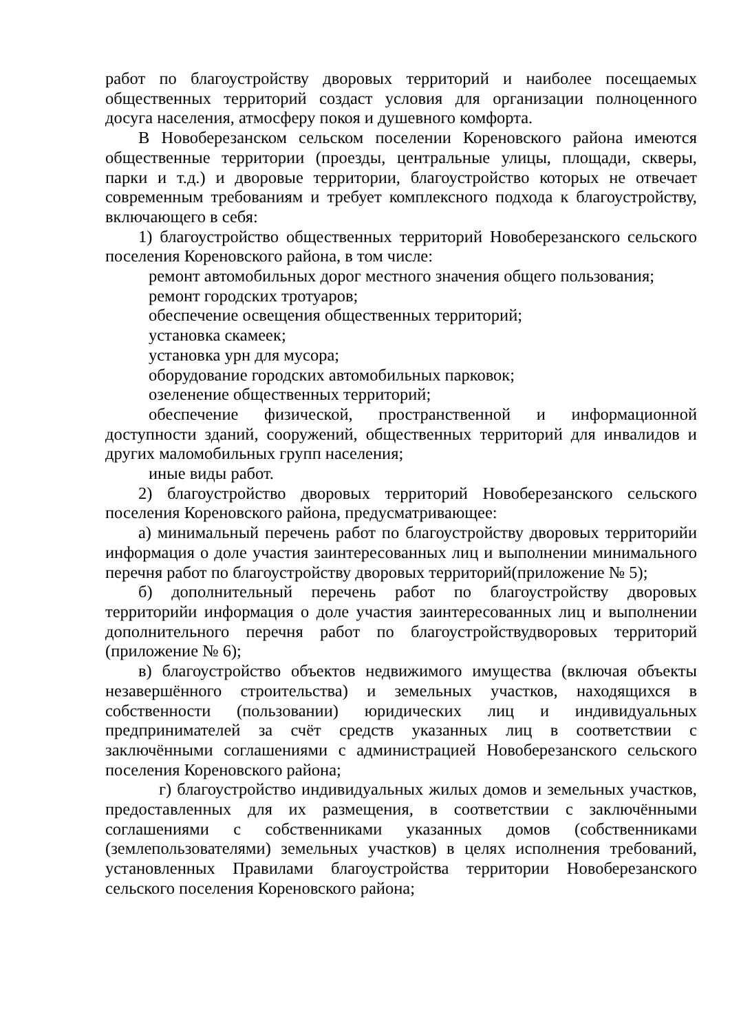работ по благоустройству дворовых территорий и наиболее посещаемых общественных территорий создаст условия для организации полноценного досуга населения, атмосферу покоя и душевного комфорта.
В Новоберезанском сельском поселении Кореновского района имеются общественные территории (проезды, центральные улицы, площади, скверы, парки и т.д.) и дворовые территории, благоустройство которых не отвечает современным требованиям и требует комплексного подхода к благоустройству, включающего в себя:
1) благоустройство общественных территорий Новоберезанского сельского поселения Кореновского района, в том числе:
ремонт автомобильных дорог местного значения общего пользования;
ремонт городских тротуаров;
обеспечение освещения общественных территорий;
установка скамеек;
установка урн для мусора;
оборудование городских автомобильных парковок;
озеленение общественных территорий;
обеспечение физической, пространственной и информационной доступности зданий, сооружений, общественных территорий для инвалидов и других маломобильных групп населения;
иные виды работ.
2) благоустройство дворовых территорий Новоберезанского сельского поселения Кореновского района, предусматривающее:
а) минимальный перечень работ по благоустройству дворовых территорийи информация о доле участия заинтересованных лиц и выполнении минимального перечня работ по благоустройству дворовых территорий(приложение № 5);
б) дополнительный перечень работ по благоустройству дворовых территорийи информация о доле участия заинтересованных лиц и выполнении дополнительного перечня работ по благоустройствудворовых территорий (приложение № 6);
в) благоустройство объектов недвижимого имущества (включая объекты незавершённого строительства) и земельных участков, находящихся в собственности (пользовании) юридических лиц и индивидуальных предпринимателей за счёт средств указанных лиц в соответствии с заключёнными соглашениями с администрацией Новоберезанского сельского поселения Кореновского района;
г) благоустройство индивидуальных жилых домов и земельных участков, предоставленных для их размещения, в соответствии с заключёнными соглашениями с собственниками указанных домов (собственниками (землепользователями) земельных участков) в целях исполнения требований, установленных Правилами благоустройства территории Новоберезанского сельского поселения Кореновского района;